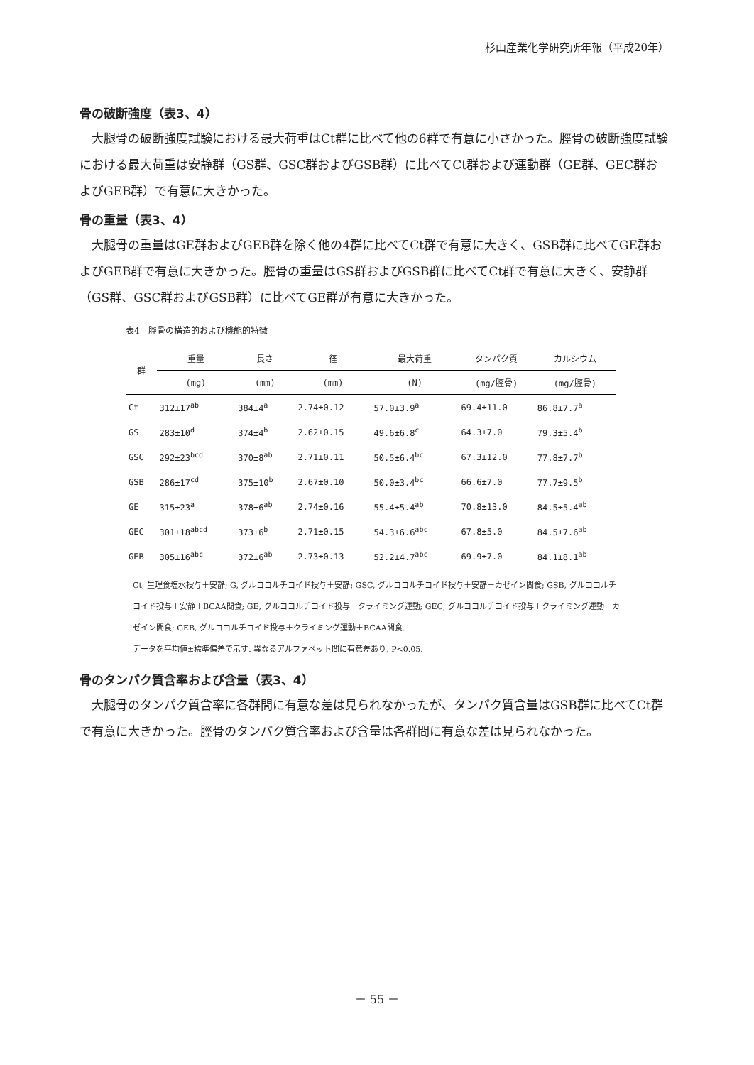杉山産業化学研究所年報（平成20年）
骨の破断強度（表3、4）
大腿骨の破断強度試験における最大荷重はCt群に比べて他の6群で有意に小さかった。脛骨の破断強度試験における最大荷重は安静群（GS群、GSC群およびGSB群）に比べてCt群および運動群（GE群、GEC群およびGEB群）で有意に大きかった。
骨の重量（表3、4）
大腿骨の重量はGE群およびGEB群を除く他の4群に比べてCt群で有意に大きく、GSB群に比べてGE群およびGEB群で有意に大きかった。脛骨の重量はGS群およびGSB群に比べてCt群で有意に大きく、安静群（GS群、GSC群およびGSB群）に比べてGE群が有意に大きかった。
表4　脛骨の構造的および機能的特徴
| 群 | 重量 | 長さ | 径 | 最大荷重 | タンパク質 | カルシウム |
| --- | --- | --- | --- | --- | --- | --- |
| | (mg) | (mm) | (mm) | (N) | (mg/脛骨) | (mg/脛骨) |
| Ct | 312±17<sup>ab</sup> | 384±4<sup>a</sup> | 2.74±0.12 | 57.0±3.9<sup>a</sup> | 69.4±11.0 | 86.8±7.7<sup>a</sup> |
| GS | 283±10<sup>d</sup> | 374±4<sup>b</sup> | 2.62±0.15 | 49.6±6.8<sup>c</sup> | 64.3±7.0 | 79.3±5.4<sup>b</sup> |
| GSC | 292±23<sup>bcd</sup> | 370±8<sup>ab</sup> | 2.71±0.11 | 50.5±6.4<sup>bc</sup> | 67.3±12.0 | 77.8±7.7<sup>b</sup> |
| GSB | 286±17<sup>cd</sup> | 375±10<sup>b</sup> | 2.67±0.10 | 50.0±3.4<sup>bc</sup> | 66.6±7.0 | 77.7±9.5<sup>b</sup> |
| GE | 315±23<sup>a</sup> | 378±6<sup>ab</sup> | 2.74±0.16 | 55.4±5.4<sup>ab</sup> | 70.8±13.0 | 84.5±5.4<sup>ab</sup> |
| GEC | 301±18<sup>abcd</sup> | 373±6<sup>b</sup> | 2.71±0.15 | 54.3±6.6<sup>abc</sup> | 67.8±5.0 | 84.5±7.6<sup>ab</sup> |
| GEB | 305±16<sup>abc</sup> | 372±6<sup>ab</sup> | 2.73±0.13 | 52.2±4.7<sup>abc</sup> | 69.9±7.0 | 84.1±8.1<sup>ab</sup> |
Ct, 生理食塩水投与＋安静; G, グルココルチコイド投与＋安静; GSC, グルココルチコイド投与＋安静＋カゼイン間食; GSB, グルココルチコイド投与＋安静＋BCAA間食; GE, グルココルチコイド投与＋クライミング運動; GEC, グルココルチコイド投与＋クライミング運動＋カゼイン間食; GEB, グルココルチコイド投与＋クライミング運動＋BCAA間食.
データを平均値±標準偏差で示す. 異なるアルファベット間に有意差あり, P<0.05.
骨のタンパク質含率および含量（表3、4）
大腿骨のタンパク質含率に各群間に有意な差は見られなかったが、タンパク質含量はGSB群に比べてCt群で有意に大きかった。脛骨のタンパク質含率および含量は各群間に有意な差は見られなかった。
－ 55 －